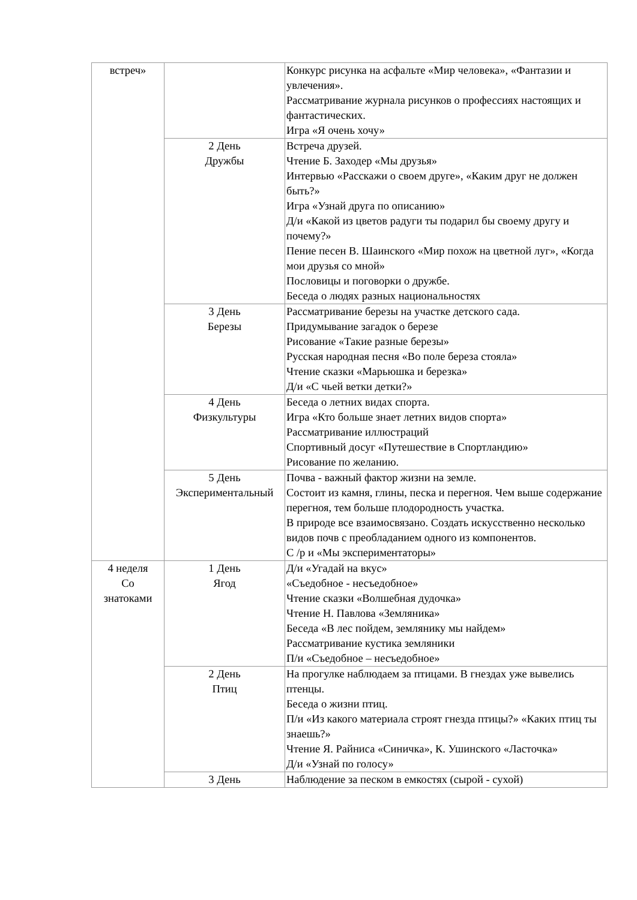| встреч» | | Конкурс рисунка на асфальте «Мир человека», «Фантазии и увлечения». Рассматривание журнала рисунков о профессиях настоящих и фантастических. Игра «Я очень хочу» |
| | 2 День Дружбы | Встреча друзей. Чтение Б. Заходер «Мы друзья» Интервью «Расскажи о своем друге», «Каким друг не должен быть?» Игра «Узнай друга по описанию» Д/и «Какой из цветов радуги ты подарил бы своему другу и почему?» Пение песен В. Шаинского «Мир похож на цветной луг», «Когда мои друзья со мной» Пословицы и поговорки о дружбе. Беседа о людях разных национальностях |
| | 3 День Березы | Рассматривание березы на участке детского сада. Придумывание загадок о березе Рисование «Такие разные березы» Русская народная песня «Во поле береза стояла» Чтение сказки «Марьюшка и березка» Д/и «С чьей ветки детки?» |
| | 4 День Физкультуры | Беседа о летних видах спорта. Игра «Кто больше знает летних видов спорта» Рассматривание иллюстраций Спортивный досуг «Путешествие в Спортландию» Рисование по желанию. |
| | 5 День Экспериментальный | Почва - важный фактор жизни на земле. Состоит из камня, глины, песка и перегноя. Чем выше содержание перегноя, тем больше плодородность участка. В природе все взаимосвязано. Создать искусственно несколько видов почв с преобладанием одного из компонентов. С /р и «Мы экспериментаторы» |
| 4 неделя Со знатоками | 1 День Ягод | Д/и «Угадай на вкус» «Съедобное - несъедобное» Чтение сказки «Волшебная дудочка» Чтение Н. Павлова «Земляника» Беседа «В лес пойдем, землянику мы найдем» Рассматривание кустика земляники П/и «Съедобное – несъедобное» |
| | 2 День Птиц | На прогулке наблюдаем за птицами. В гнездах уже вывелись птенцы. Беседа о жизни птиц. П/и «Из какого материала строят гнезда птицы?» «Каких птиц ты знаешь?» Чтение Я. Райниса «Синичка», К. Ушинского «Ласточка» Д/и «Узнай по голосу» |
| | 3 День | Наблюдение за песком в емкостях (сырой - сухой) |